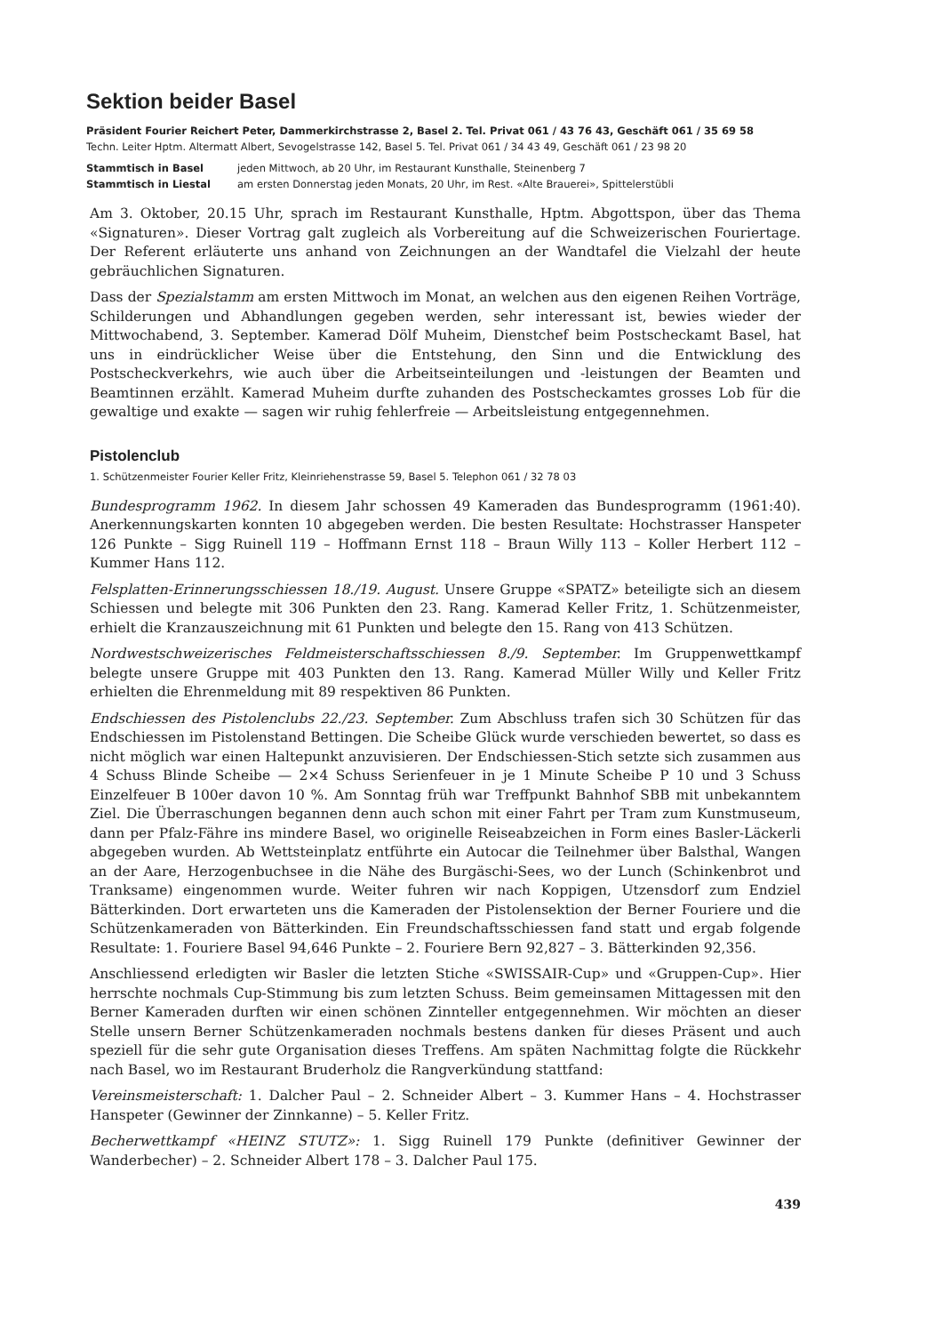Sektion beider Basel
Präsident Fourier Reichert Peter, Dammerkirchstrasse 2, Basel 2. Tel. Privat 061 / 43 76 43, Geschäft 061 / 35 69 58
Techn. Leiter Hptm. Altermatt Albert, Sevogelstrasse 142, Basel 5. Tel. Privat 061 / 34 43 49, Geschäft 061 / 23 98 20
Stammtisch in Basel jeden Mittwoch, ab 20 Uhr, im Restaurant Kunsthalle, Steinenberg 7
Stammtisch in Liestal am ersten Donnerstag jeden Monats, 20 Uhr, im Rest. «Alte Brauerei», Spittelerstübli
Am 3. Oktober, 20.15 Uhr, sprach im Restaurant Kunsthalle, Hptm. Abgottspon, über das Thema «Signaturen». Dieser Vortrag galt zugleich als Vorbereitung auf die Schweizerischen Fouriertage. Der Referent erläuterte uns anhand von Zeichnungen an der Wandtafel die Vielzahl der heute gebräuchlichen Signaturen.
Dass der Spezialstamm am ersten Mittwoch im Monat, an welchen aus den eigenen Reihen Vorträge, Schilderungen und Abhandlungen gegeben werden, sehr interessant ist, bewies wieder der Mittwochabend, 3. September. Kamerad Dölf Muheim, Dienstchef beim Postscheckamt Basel, hat uns in eindrücklicher Weise über die Entstehung, den Sinn und die Entwicklung des Postscheckverkehrs, wie auch über die Arbeitseinteilungen und -leistungen der Beamten und Beamtinnen erzählt. Kamerad Muheim durfte zuhanden des Postscheckamtes grosses Lob für die gewaltige und exakte — sagen wir ruhig fehlerfreie — Arbeitsleistung entgegennehmen.
Pistolenclub
1. Schützenmeister Fourier Keller Fritz, Kleinriehenstrasse 59, Basel 5. Telephon 061 / 32 78 03
Bundesprogramm 1962. In diesem Jahr schossen 49 Kameraden das Bundesprogramm (1961:40). Anerkennungskarten konnten 10 abgegeben werden. Die besten Resultate: Hochstrasser Hanspeter 126 Punkte – Sigg Ruinell 119 – Hoffmann Ernst 118 – Braun Willy 113 – Koller Herbert 112 – Kummer Hans 112.
Felsplatten-Erinnerungsschiessen 18./19. August. Unsere Gruppe «SPATZ» beteiligte sich an diesem Schiessen und belegte mit 306 Punkten den 23. Rang. Kamerad Keller Fritz, 1. Schützenmeister, erhielt die Kranzauszeichnung mit 61 Punkten und belegte den 15. Rang von 413 Schützen.
Nordwestschweizerisches Feldmeisterschaftsschiessen 8./9. September. Im Gruppenwettkampf belegte unsere Gruppe mit 403 Punkten den 13. Rang. Kamerad Müller Willy und Keller Fritz erhielten die Ehrenmeldung mit 89 respektiven 86 Punkten.
Endschiessen des Pistolenclubs 22./23. September. Zum Abschluss trafen sich 30 Schützen für das Endschiessen im Pistolenstand Bettingen. Die Scheibe Glück wurde verschieden bewertet, so dass es nicht möglich war einen Haltepunkt anzuvisieren. Der Endschiessen-Stich setzte sich zusammen aus 4 Schuss Blinde Scheibe — 2×4 Schuss Serienfeuer in je 1 Minute Scheibe P 10 und 3 Schuss Einzelfeuer B 100er davon 10 %. Am Sonntag früh war Treffpunkt Bahnhof SBB mit unbekanntem Ziel. Die Überraschungen begannen denn auch schon mit einer Fahrt per Tram zum Kunstmuseum, dann per Pfalz-Fähre ins mindere Basel, wo originelle Reiseabzeichen in Form eines Basler-Läckerli abgegeben wurden. Ab Wettsteinplatz entführte ein Autocar die Teilnehmer über Balsthal, Wangen an der Aare, Herzogenbuchsee in die Nähe des Burgäschi-Sees, wo der Lunch (Schinkenbrot und Tranksame) eingenommen wurde. Weiter fuhren wir nach Koppigen, Utzensdorf zum Endziel Bätterkinden. Dort erwarteten uns die Kameraden der Pistolensektion der Berner Fouriere und die Schützenkameraden von Bätterkinden. Ein Freundschaftsschiessen fand statt und ergab folgende Resultate: 1. Fouriere Basel 94,646 Punkte – 2. Fouriere Bern 92,827 – 3. Bätterkinden 92,356.
Anschliessend erledigten wir Basler die letzten Stiche «SWISSAIR-Cup» und «Gruppen-Cup». Hier herrschte nochmals Cup-Stimmung bis zum letzten Schuss. Beim gemeinsamen Mittagessen mit den Berner Kameraden durften wir einen schönen Zinnteller entgegennehmen. Wir möchten an dieser Stelle unsern Berner Schützenkameraden nochmals bestens danken für dieses Präsent und auch speziell für die sehr gute Organisation dieses Treffens. Am späten Nachmittag folgte die Rückkehr nach Basel, wo im Restaurant Bruderholz die Rangverkündung stattfand:
Vereinsmeisterschaft: 1. Dalcher Paul – 2. Schneider Albert – 3. Kummer Hans – 4. Hochstrasser Hanspeter (Gewinner der Zinnkanne) – 5. Keller Fritz.
Becherwettkampf «HEINZ STUTZ»: 1. Sigg Ruinell 179 Punkte (definitiver Gewinner der Wanderbecher) – 2. Schneider Albert 178 – 3. Dalcher Paul 175.
439